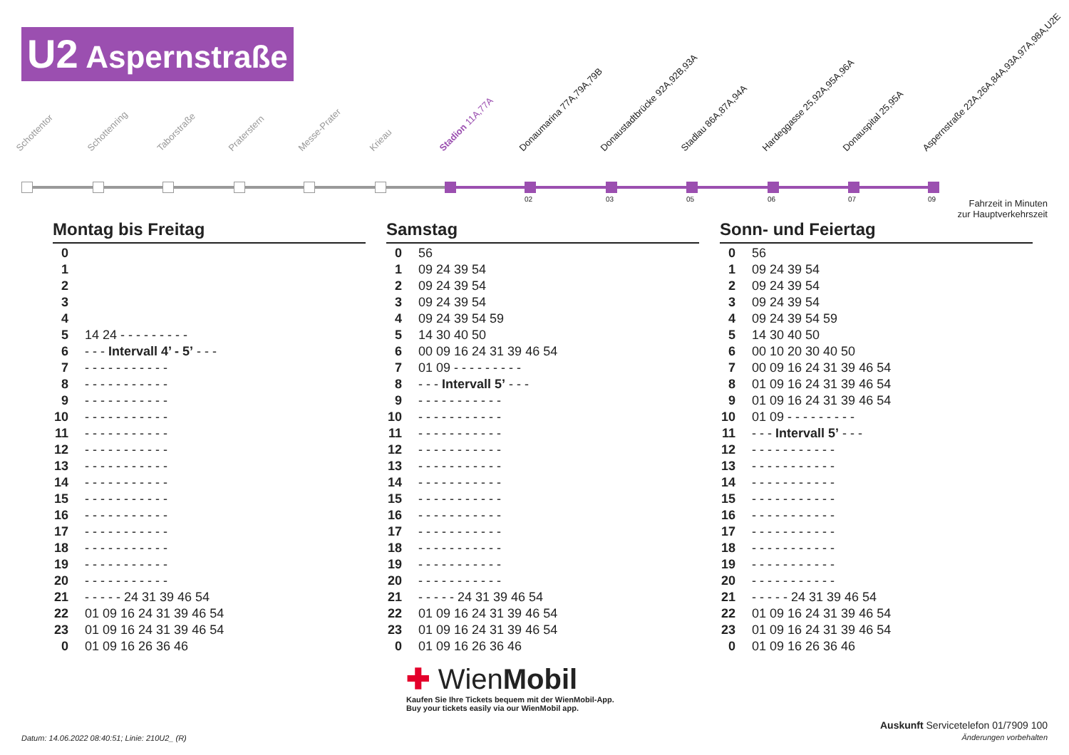U2 Aspernstraße
Schottentor Schottenring Taborstraße Praterstern Messe-Prater Krieau Stadion 11A,77A
Donaumarina 77A,79A,79B
02
Donaustadtbrücke 92A,92B,93A
03
Stadlau 86A,87A,94A
05
Hardeggasse 25,92A,95A,96A
06
Donauspital 25,95A
07
Aspernstraße 22A,26A,84A,93A,97A,98A,U2E
09
Fahrzeit in Minuten
zur Hauptverkehrszeit
Montag bis Freitag
| 0 | |
| 1 | |
| 2 | |
| 3 | |
| 4 | |
| 5 | 14 24 - - - - - - - - - |
| 6 | - - - Intervall 4’ - 5’ - - - |
| 7 | - - - - - - - - - - - |
| 8 | - - - - - - - - - - - |
| 9 | - - - - - - - - - - - |
| 10 | - - - - - - - - - - - |
| 11 | - - - - - - - - - - - |
| 12 | - - - - - - - - - - - |
| 13 | - - - - - - - - - - - |
| 14 | - - - - - - - - - - - |
| 15 | - - - - - - - - - - - |
| 16 | - - - - - - - - - - - |
| 17 | - - - - - - - - - - - |
| 18 | - - - - - - - - - - - |
| 19 | - - - - - - - - - - - |
| 20 | - - - - - - - - - - - |
| 21 | - - - - - 24 31 39 46 54 |
| 22 | 01 09 16 24 31 39 46 54 |
| 23 | 01 09 16 24 31 39 46 54 |
| 0 | 01 09 16 26 36 46 |
Samstag
| 0 | 56 |
| 1 | 09 24 39 54 |
| 2 | 09 24 39 54 |
| 3 | 09 24 39 54 |
| 4 | 09 24 39 54 59 |
| 5 | 14 30 40 50 |
| 6 | 00 09 16 24 31 39 46 54 |
| 7 | 01 09 - - - - - - - - - |
| 8 | - - - Intervall 5’ - - - |
| 9 | - - - - - - - - - - - |
| 10 | - - - - - - - - - - - |
| 11 | - - - - - - - - - - - |
| 12 | - - - - - - - - - - - |
| 13 | - - - - - - - - - - - |
| 14 | - - - - - - - - - - - |
| 15 | - - - - - - - - - - - |
| 16 | - - - - - - - - - - - |
| 17 | - - - - - - - - - - - |
| 18 | - - - - - - - - - - - |
| 19 | - - - - - - - - - - - |
| 20 | - - - - - - - - - - - |
| 21 | - - - - - 24 31 39 46 54 |
| 22 | 01 09 16 24 31 39 46 54 |
| 23 | 01 09 16 24 31 39 46 54 |
| 0 | 01 09 16 26 36 46 |
Sonn- und Feiertag
| 0 | 56 |
| 1 | 09 24 39 54 |
| 2 | 09 24 39 54 |
| 3 | 09 24 39 54 |
| 4 | 09 24 39 54 59 |
| 5 | 14 30 40 50 |
| 6 | 00 10 20 30 40 50 |
| 7 | 00 09 16 24 31 39 46 54 |
| 8 | 01 09 16 24 31 39 46 54 |
| 9 | 01 09 16 24 31 39 46 54 |
| 10 | 01 09 - - - - - - - - - |
| 11 | - - - Intervall 5’ - - - |
| 12 | - - - - - - - - - - - |
| 13 | - - - - - - - - - - - |
| 14 | - - - - - - - - - - - |
| 15 | - - - - - - - - - - - |
| 16 | - - - - - - - - - - - |
| 17 | - - - - - - - - - - - |
| 18 | - - - - - - - - - - - |
| 19 | - - - - - - - - - - - |
| 20 | - - - - - - - - - - - |
| 21 | - - - - - 24 31 39 46 54 |
| 22 | 01 09 16 24 31 39 46 54 |
| 23 | 01 09 16 24 31 39 46 54 |
| 0 | 01 09 16 26 36 46 |
✚ Wien Mobil
Kaufen Sie Ihre Tickets bequem mit der WienMobil-App.
Buy your tickets easily via our WienMobil app.
Datum: 14.06.2022 08:40:51; Linie: 210U2_ (R)
Auskunft Servicetelefon 01/7909 100
Änderungen vorbehalten